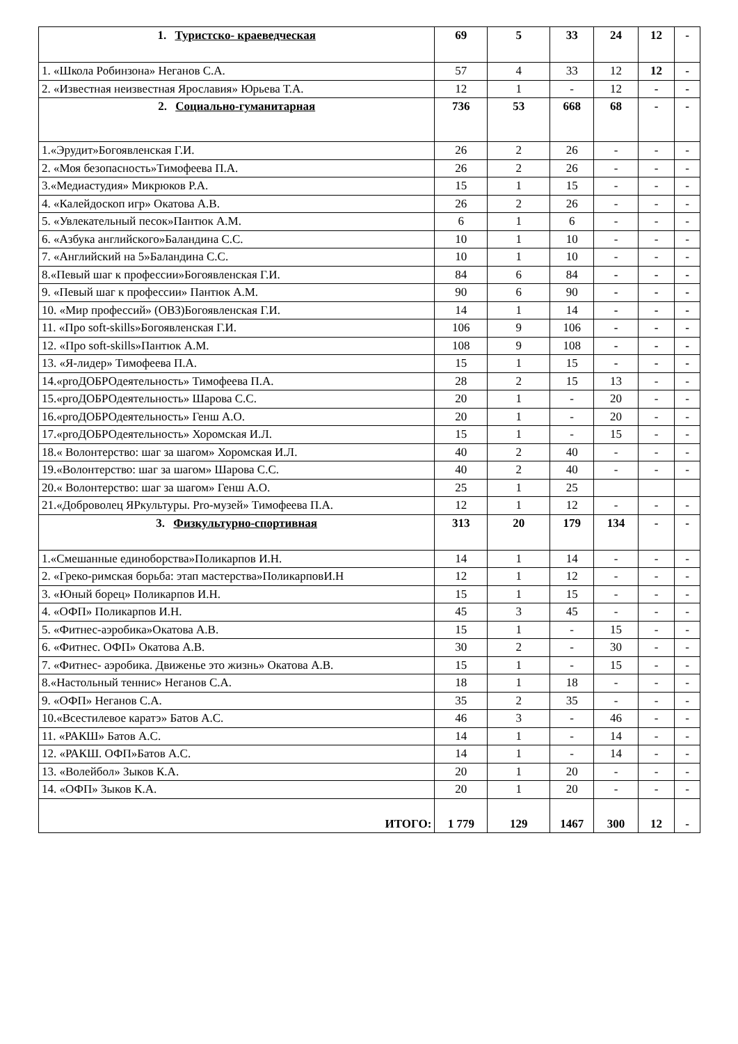| 1. Туристско- краеведческая | 69 | 5 | 33 | 24 | 12 | - |
| 1. «Школа Робинзона» Неганов С.А. | 57 | 4 | 33 | 12 | 12 | - |
| 2. «Известная неизвестная Ярославия» Юрьева Т.А. | 12 | 1 | - | 12 | - | - |
| 2. Социально-гуманитарная | 736 | 53 | 668 | 68 | - | - |
| 1.«Эрудит»Богоявленская Г.И. | 26 | 2 | 26 | - | - | - |
| 2. «Моя безопасность»Тимофеева П.А. | 26 | 2 | 26 | - | - | - |
| 3.«Медиастудия» Микрюков Р.А. | 15 | 1 | 15 | - | - | - |
| 4. «Калейдоскоп игр» Окатова А.В. | 26 | 2 | 26 | - | - | - |
| 5. «Увлекательный песок»Пантюк А.М. | 6 | 1 | 6 | - | - | - |
| 6. «Азбука английского»Баландина С.С. | 10 | 1 | 10 | - | - | - |
| 7. «Английский на 5»Баландина С.С. | 10 | 1 | 10 | - | - | - |
| 8.«Певый шаг к профессии»Богоявленская Г.И. | 84 | 6 | 84 | - | - | - |
| 9. «Певый шаг к профессии» Пантюк А.М. | 90 | 6 | 90 | - | - | - |
| 10. «Мир профессий» (ОВЗ)Богоявленская Г.И. | 14 | 1 | 14 | - | - | - |
| 11. «Про soft-skills»Богоявленская Г.И. | 106 | 9 | 106 | - | - | - |
| 12. «Про soft-skills»Пантюк А.М. | 108 | 9 | 108 | - | - | - |
| 13. «Я-лидер» Тимофеева П.А. | 15 | 1 | 15 | - | - | - |
| 14.«proДОБРОдеятельность» Тимофеева П.А. | 28 | 2 | 15 | 13 | - | - |
| 15.«proДОБРОдеятельность» Шарова С.С. | 20 | 1 | - | 20 | - | - |
| 16.«proДОБРОдеятельность» Генш А.О. | 20 | 1 | - | 20 | - | - |
| 17.«proДОБРОдеятельность» Хоромская И.Л. | 15 | 1 | - | 15 | - | - |
| 18.« Волонтерство: шаг за шагом» Хоромская И.Л. | 40 | 2 | 40 | - | - | - |
| 19.«Волонтерство: шаг за шагом» Шарова С.С. | 40 | 2 | 40 | - | - | - |
| 20.« Волонтерство: шаг за шагом» Генш А.О. | 25 | 1 | 25 | | | |
| 21.«Доброволец ЯРкультуры. Pro-музей» Тимофеева П.А. | 12 | 1 | 12 | - | - | - |
| 3. Физкультурно-спортивная | 313 | 20 | 179 | 134 | - | - |
| 1.«Смешанные единоборства»Поликарпов И.Н. | 14 | 1 | 14 | - | - | - |
| 2. «Греко-римская борьба: этап мастерства»ПоликарповИ.Н | 12 | 1 | 12 | - | - | - |
| 3. «Юный борец» Поликарпов И.Н. | 15 | 1 | 15 | - | - | - |
| 4. «ОФП» Поликарпов И.Н. | 45 | 3 | 45 | - | - | - |
| 5. «Фитнес-аэробика»Окатова А.В. | 15 | 1 | - | 15 | - | - |
| 6. «Фитнес. ОФП» Окатова А.В. | 30 | 2 | - | 30 | - | - |
| 7. «Фитнес- аэробика. Движенье это жизнь» Окатова А.В. | 15 | 1 | - | 15 | - | - |
| 8.«Настольный теннис» Неганов С.А. | 18 | 1 | 18 | - | - | - |
| 9. «ОФП» Неганов С.А. | 35 | 2 | 35 | - | - | - |
| 10.«Всестилевое каратэ» Батов А.С. | 46 | 3 | - | 46 | - | - |
| 11. «РАКШ» Батов А.С. | 14 | 1 | - | 14 | - | - |
| 12. «РАКШ. ОФП»Батов А.С. | 14 | 1 | - | 14 | - | - |
| 13. «Волейбол» Зыков К.А. | 20 | 1 | 20 | - | - | - |
| 14. «ОФП» Зыков К.А. | 20 | 1 | 20 | - | - | - |
| ИТОГО: | 1 779 | 129 | 1467 | 300 | 12 | - |